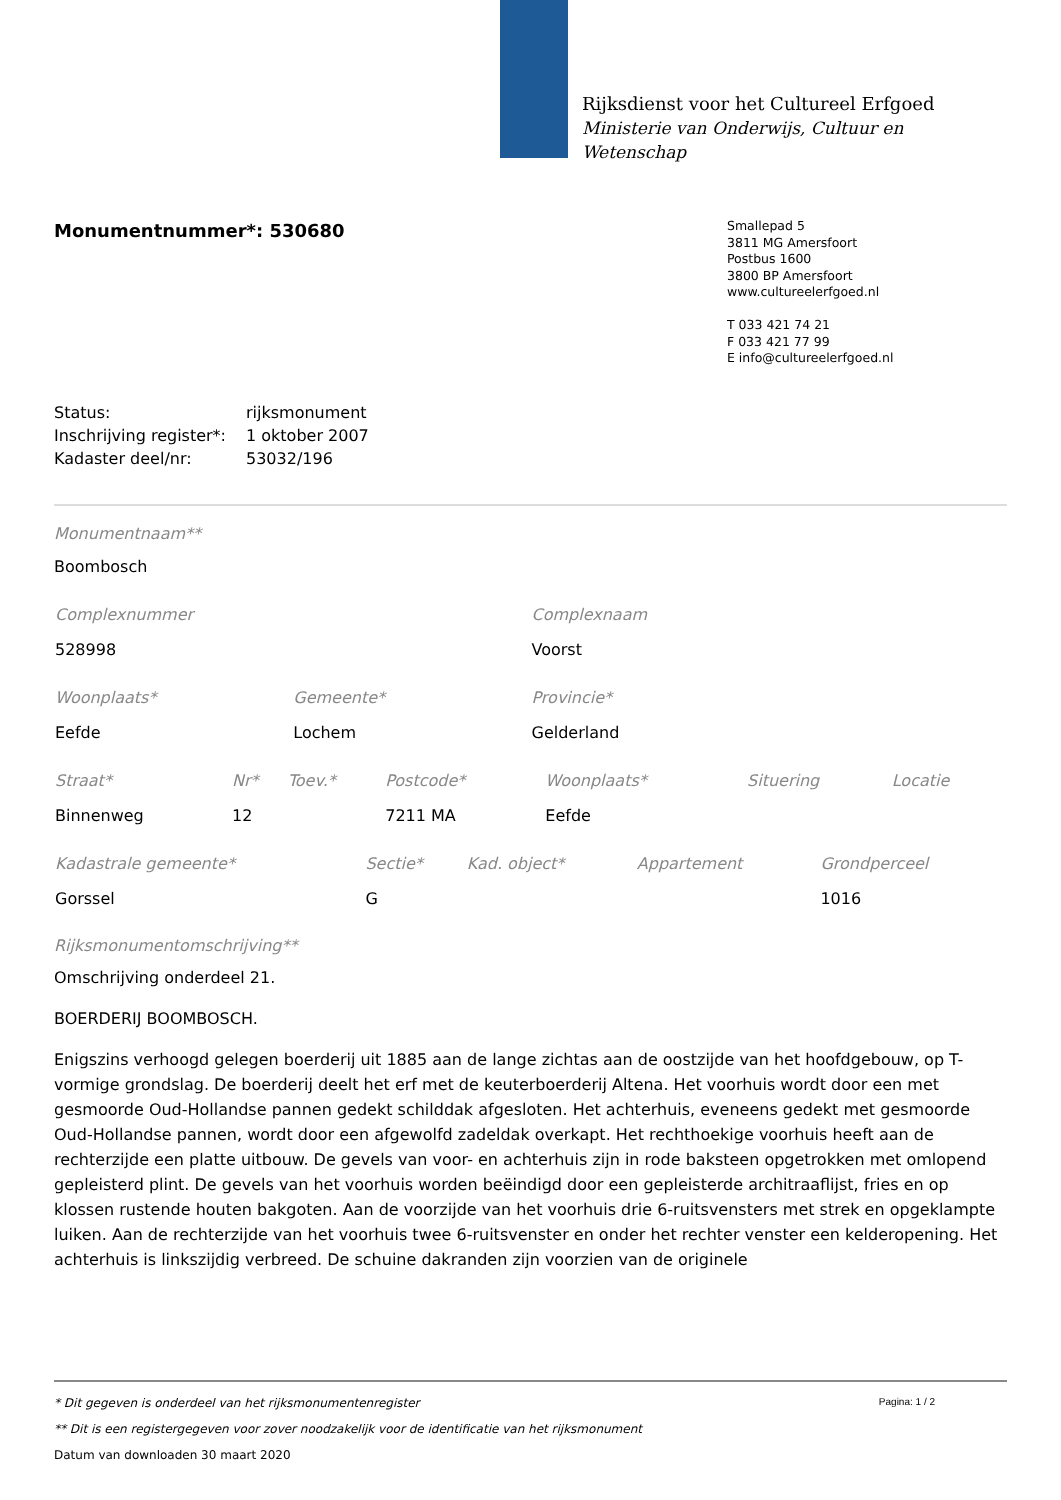Rijksdienst voor het Cultureel Erfgoed
Ministerie van Onderwijs, Cultuur en
Wetenschap
Smallepad 5
3811 MG Amersfoort
Postbus 1600
3800 BP Amersfoort
www.cultureelerfgoed.nl
T 033 421 74 21
F 033 421 77 99
E info@cultureelerfgoed.nl
Monumentnummer*: 530680
| Status: | rijksmonument |
| Inschrijving register*: | 1 oktober 2007 |
| Kadaster deel/nr: | 53032/196 |
Monumentnaam**
Boombosch
| Complexnummer | Complexnaam |
| --- | --- |
| 528998 | Voorst |
| Woonplaats* | Gemeente* | Provincie* |
| --- | --- | --- |
| Eefde | Lochem | Gelderland |
| Straat* | Nr* | Toev.* | Postcode* | Woonplaats* | Situering | Locatie |
| --- | --- | --- | --- | --- | --- | --- |
| Binnenweg | 12 | | 7211 MA | Eefde | | |
| Kadastrale gemeente* | Sectie* | Kad. object* | Appartement | Grondperceel |
| --- | --- | --- | --- | --- |
| Gorssel | G | | | 1016 |
Rijksmonumentomschrijving**
Omschrijving onderdeel 21.
BOERDERIJ BOOMBOSCH.
Enigszins verhoogd gelegen boerderij uit 1885 aan de lange zichtas aan de oostzijde van het hoofdgebouw, op T-vormige grondslag. De boerderij deelt het erf met de keuterboerderij Altena. Het voorhuis wordt door een met gesmoorde Oud-Hollandse pannen gedekt schilddak afgesloten. Het achterhuis, eveneens gedekt met gesmoorde Oud-Hollandse pannen, wordt door een afgewolfd zadeldak overkapt. Het rechthoekige voorhuis heeft aan de rechterzijde een platte uitbouw. De gevels van voor- en achterhuis zijn in rode baksteen opgetrokken met omlopend gepleisterd plint. De gevels van het voorhuis worden beëindigd door een gepleisterde architraaflijst, fries en op klossen rustende houten bakgoten. Aan de voorzijde van het voorhuis drie 6-ruitsvensters met strek en opgeklampte luiken. Aan de rechterzijde van het voorhuis twee 6-ruitsvenster en onder het rechter venster een kelderopening. Het achterhuis is linkszijdig verbreed. De schuine dakranden zijn voorzien van de originele
Pagina: 1 / 2
* Dit gegeven is onderdeel van het rijksmonumentenregister
** Dit is een registergegeven voor zover noodzakelijk voor de identificatie van het rijksmonument
Datum van downloaden 30 maart 2020